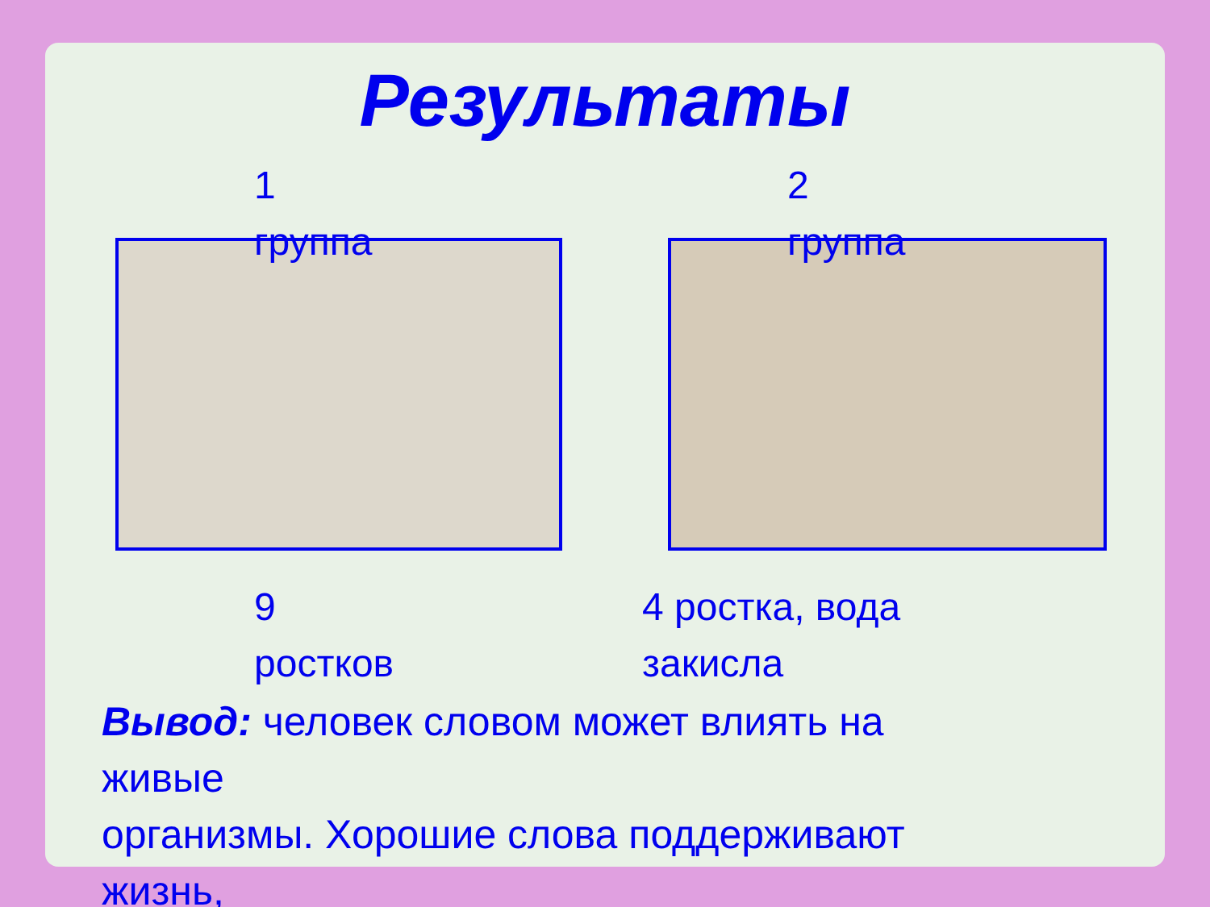Результаты
1
группа
9
ростков
2
группа
4 ростка, вода
закисла
Вывод: человек словом может влиять на
живые
организмы. Хорошие слова поддерживают
жизнь,